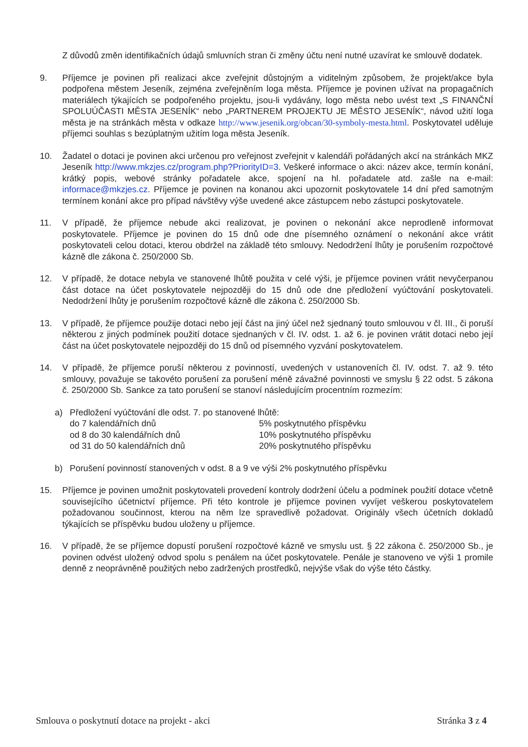Z důvodů změn identifikačních údajů smluvních stran či změny účtu není nutné uzavírat ke smlouvě dodatek.
9. Příjemce je povinen při realizaci akce zveřejnit důstojným a viditelným způsobem, že projekt/akce byla podpořena městem Jeseník, zejména zveřejněním loga města. Příjemce je povinen užívat na propagačních materiálech týkajících se podpořeného projektu, jsou-li vydávány, logo města nebo uvést text „S FINANČNÍ SPOLUÚČASTI MĚSTA JESENÍK“ nebo „PARTNEREM PROJEKTU JE MĚSTO JESENÍK“, návod užití loga města je na stránkách města v odkaze http://www.jesenik.org/obcan/30-symboly-mesta.html. Poskytovatel uděluje příjemci souhlas s bezúplatným užitím loga města Jeseník.
10. Žadatel o dotaci je povinen akci určenou pro veřejnost zveřejnit v kalendáři pořádaných akcí na stránkách MKZ Jeseník http://www.mkzjes.cz/program.php?PriorityID=3. Veškeré informace o akci: název akce, termín konání, krátký popis, webové stránky pořadatele akce, spojení na hl. pořadatele atd. zašle na e-mail: informace@mkzjes.cz. Příjemce je povinen na konanou akci upozornit poskytovatele 14 dní před samotným termínem konání akce pro případ návštěvy výše uvedené akce zástupcem nebo zástupci poskytovatele.
11. V případě, že příjemce nebude akci realizovat, je povinen o nekonání akce neprodleně informovat poskytovatele. Příjemce je povinen do 15 dnů ode dne písemného oznámení o nekonání akce vrátit poskytovateli celou dotaci, kterou obdržel na základě této smlouvy. Nedodržení lhůty je porušením rozpočtové kázně dle zákona č. 250/2000 Sb.
12. V případě, že dotace nebyla ve stanovené lhůtě použita v celé výši, je příjemce povinen vrátit nevyčerpanou část dotace na účet poskytovatele nejpozději do 15 dnů ode dne předložení vyúčtování poskytovateli. Nedodržení lhůty je porušením rozpočtové kázně dle zákona č. 250/2000 Sb.
13. V případě, že příjemce použije dotaci nebo její část na jiný účel než sjednaný touto smlouvou v čl. III., či poruší některou z jiných podmínek použití dotace sjednaných v čl. IV. odst. 1. až 6. je povinen vrátit dotaci nebo její část na účet poskytovatele nejpozději do 15 dnů od písemného vyzvání poskytovatelem.
14. V případě, že příjemce poruší některou z povinností, uvedených v ustanoveních čl. IV. odst. 7. až 9. této smlouvy, považuje se takovéto porušení za porušení méně závažné povinnosti ve smyslu § 22 odst. 5 zákona č. 250/2000 Sb. Sankce za tato porušení se stanoví následujícím procentním rozmezím:
a) Předložení vyúčtování dle odst. 7. po stanovené lhůtě:
do 7 kalendářních dnů 5% poskytnutého příspěvku
od 8 do 30 kalendářních dnů 10% poskytnutého příspěvku
od 31 do 50 kalendářních dnů 20% poskytnutého příspěvku
b) Porušení povinností stanovených v odst. 8 a 9 ve výši 2% poskytnutého příspěvku
15. Příjemce je povinen umožnit poskytovateli provedení kontroly dodržení účelu a podmínek použití dotace včetně souvisejícího účetnictví příjemce. Při této kontrole je příjemce povinen vyvíjet veškerou poskytovatelem požadovanou součinnost, kterou na něm lze spravedlivě požadovat. Originály všech účetních dokladů týkajících se příspěvku budou uloženy u příjemce.
16. V případě, že se příjemce dopustí porušení rozpočtové kázně ve smyslu ust. § 22 zákona č. 250/2000 Sb., je povinen odvést uložený odvod spolu s penálem na účet poskytovatele. Penále je stanoveno ve výši 1 promile denně z neoprávněně použitých nebo zadržených prostředků, nejvýše však do výše této částky.
Smlouva o poskytnutí dotace na projekt - akci Stránka 3 z 4